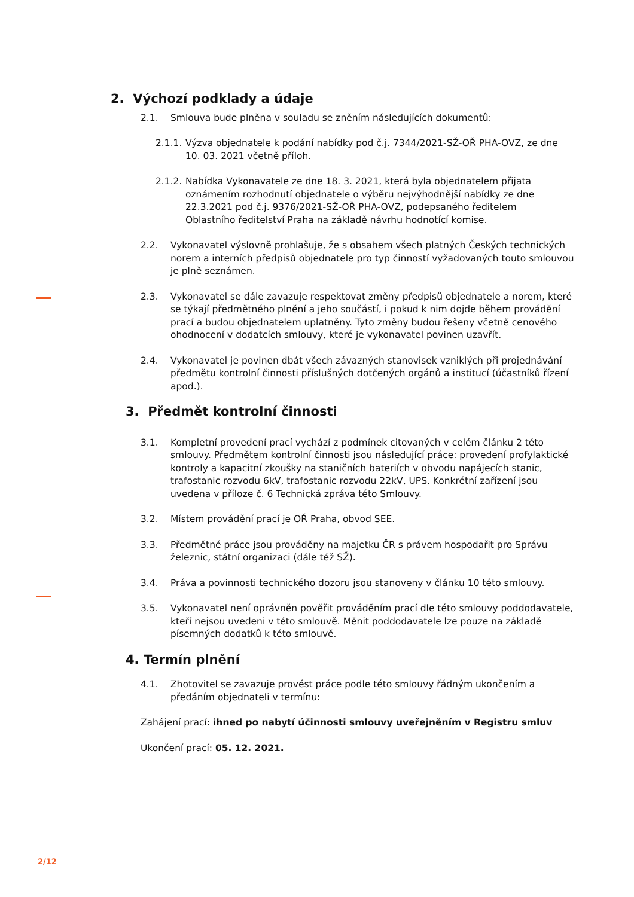2. Výchozí podklady a údaje
2.1. Smlouva bude plněna v souladu se zněním následujících dokumentů:
2.1.1. Výzva objednatele k podání nabídky pod č.j. 7344/2021-SŽ-OŘ PHA-OVZ, ze dne 10. 03. 2021 včetně příloh.
2.1.2. Nabídka Vykonavatele ze dne 18. 3. 2021, která byla objednatelem přijata oznámením rozhodnutí objednatele o výběru nejvýhodnější nabídky ze dne 22.3.2021 pod č.j. 9376/2021-SŽ-OŘ PHA-OVZ, podepsaného ředitelem Oblastního ředitelství Praha na základě návrhu hodnotící komise.
2.2. Vykonavatel výslovně prohlašuje, že s obsahem všech platných Českých technických norem a interních předpisů objednatele pro typ činností vyžadovaných touto smlouvou je plně seznámen.
2.3. Vykonavatel se dále zavazuje respektovat změny předpisů objednatele a norem, které se týkají předmětného plnění a jeho součástí, i pokud k nim dojde během provádění prací a budou objednatelem uplatněny. Tyto změny budou řešeny včetně cenového ohodnocení v dodatcích smlouvy, které je vykonavatel povinen uzavřít.
2.4. Vykonavatel je povinen dbát všech závazných stanovisek vzniklých při projednávání předmětu kontrolní činnosti příslušných dotčených orgánů a institucí (účastníků řízení apod.).
3. Předmět kontrolní činnosti
3.1. Kompletní provedení prací vychází z podmínek citovaných v celém článku 2 této smlouvy. Předmětem kontrolní činnosti jsou následující práce: provedení profylaktické kontroly a kapacitní zkoušky na staničních bateriích v obvodu napájecích stanic, trafostanic rozvodu 6kV, trafostanic rozvodu 22kV, UPS. Konkrétní zařízení jsou uvedena v příloze č. 6 Technická zpráva této Smlouvy.
3.2. Místem provádění prací je OŘ Praha, obvod SEE.
3.3. Předmětné práce jsou prováděny na majetku ČR s právem hospodařit pro Správu železnic, státní organizaci (dále též SŽ).
3.4. Práva a povinnosti technického dozoru jsou stanoveny v článku 10 této smlouvy.
3.5. Vykonavatel není oprávněn pověřit prováděním prací dle této smlouvy poddodavatele, kteří nejsou uvedeni v této smlouvě. Měnit poddodavatele lze pouze na základě písemných dodatků k této smlouvě.
4. Termín plnění
4.1. Zhotovitel se zavazuje provést práce podle této smlouvy řádným ukončením a předáním objednateli v termínu:
Zahájení prací: ihned po nabytí účinnosti smlouvy uveřejněním v Registru smluv
Ukončení prací: 05. 12. 2021.
2/12